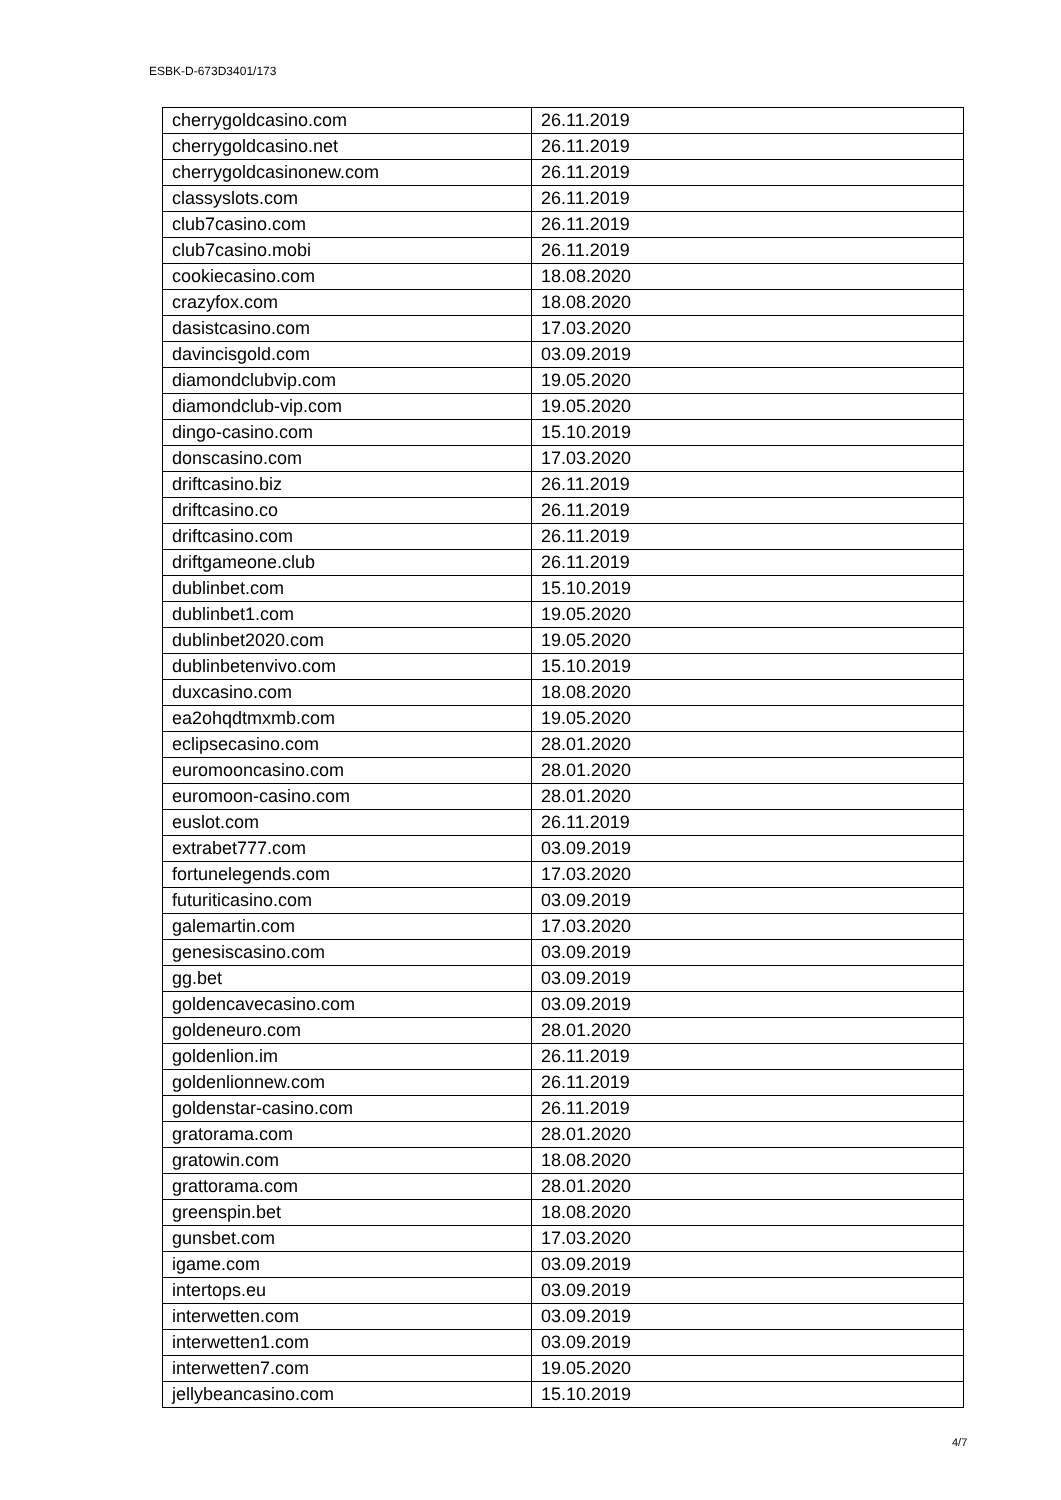ESBK-D-673D3401/173
| cherrygoldcasino.com | 26.11.2019 |
| cherrygoldcasino.net | 26.11.2019 |
| cherrygoldcasinonew.com | 26.11.2019 |
| classyslots.com | 26.11.2019 |
| club7casino.com | 26.11.2019 |
| club7casino.mobi | 26.11.2019 |
| cookiecasino.com | 18.08.2020 |
| crazyfox.com | 18.08.2020 |
| dasistcasino.com | 17.03.2020 |
| davincisgold.com | 03.09.2019 |
| diamondclubvip.com | 19.05.2020 |
| diamondclub-vip.com | 19.05.2020 |
| dingo-casino.com | 15.10.2019 |
| donscasino.com | 17.03.2020 |
| driftcasino.biz | 26.11.2019 |
| driftcasino.co | 26.11.2019 |
| driftcasino.com | 26.11.2019 |
| driftgameone.club | 26.11.2019 |
| dublinbet.com | 15.10.2019 |
| dublinbet1.com | 19.05.2020 |
| dublinbet2020.com | 19.05.2020 |
| dublinbetenvivo.com | 15.10.2019 |
| duxcasino.com | 18.08.2020 |
| ea2ohqdtmxmb.com | 19.05.2020 |
| eclipsecasino.com | 28.01.2020 |
| euromooncasino.com | 28.01.2020 |
| euromoon-casino.com | 28.01.2020 |
| euslot.com | 26.11.2019 |
| extrabet777.com | 03.09.2019 |
| fortunelegends.com | 17.03.2020 |
| futuriticasino.com | 03.09.2019 |
| galemartin.com | 17.03.2020 |
| genesiscasino.com | 03.09.2019 |
| gg.bet | 03.09.2019 |
| goldencavecasino.com | 03.09.2019 |
| goldeneuro.com | 28.01.2020 |
| goldenlion.im | 26.11.2019 |
| goldenlionnew.com | 26.11.2019 |
| goldenstar-casino.com | 26.11.2019 |
| gratorama.com | 28.01.2020 |
| gratowin.com | 18.08.2020 |
| grattorama.com | 28.01.2020 |
| greenspin.bet | 18.08.2020 |
| gunsbet.com | 17.03.2020 |
| igame.com | 03.09.2019 |
| intertops.eu | 03.09.2019 |
| interwetten.com | 03.09.2019 |
| interwetten1.com | 03.09.2019 |
| interwetten7.com | 19.05.2020 |
| jellybeancasino.com | 15.10.2019 |
4/7